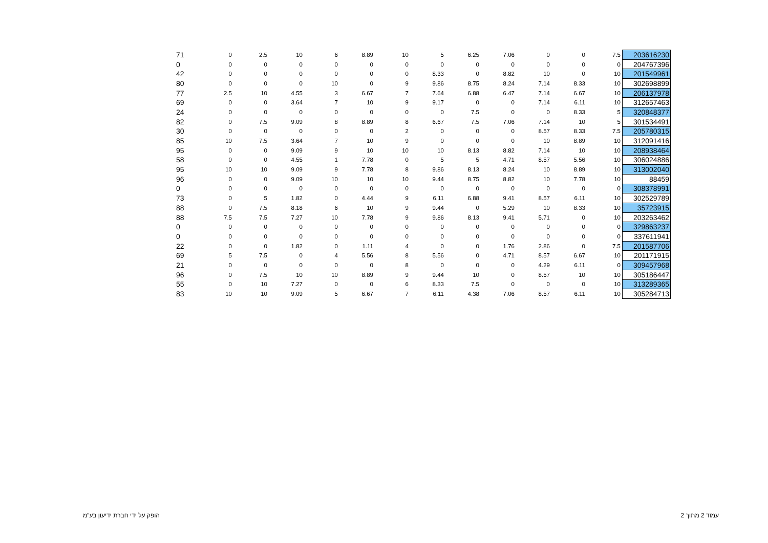| 71 | 0 | 2.5 | 10 | 6 | 8.89 | 10 | 5 | 6.25 | 7.06 | 0 | 0 | 7.5 | 203616230 |
| 0 | 0 | 0 | 0 | 0 | 0 | 0 | 0 | 0 | 0 | 0 | 0 | 0 | 204767396 |
| 42 | 0 | 0 | 0 | 0 | 0 | 0 | 8.33 | 0 | 8.82 | 10 | 0 | 10 | 201549961 |
| 80 | 0 | 0 | 0 | 10 | 0 | 9 | 9.86 | 8.75 | 8.24 | 7.14 | 8.33 | 10 | 302698899 |
| 77 | 2.5 | 10 | 4.55 | 3 | 6.67 | 7 | 7.64 | 6.88 | 6.47 | 7.14 | 6.67 | 10 | 206137978 |
| 69 | 0 | 0 | 3.64 | 7 | 10 | 9 | 9.17 | 0 | 0 | 7.14 | 6.11 | 10 | 312657463 |
| 24 | 0 | 0 | 0 | 0 | 0 | 0 | 0 | 7.5 | 0 | 0 | 8.33 | 5 | 320848377 |
| 82 | 0 | 7.5 | 9.09 | 8 | 8.89 | 8 | 6.67 | 7.5 | 7.06 | 7.14 | 10 | 5 | 301534491 |
| 30 | 0 | 0 | 0 | 0 | 0 | 2 | 0 | 0 | 0 | 8.57 | 8.33 | 7.5 | 205780315 |
| 85 | 10 | 7.5 | 3.64 | 7 | 10 | 9 | 0 | 0 | 0 | 10 | 8.89 | 10 | 312091416 |
| 95 | 0 | 0 | 9.09 | 9 | 10 | 10 | 10 | 8.13 | 8.82 | 7.14 | 10 | 10 | 208938464 |
| 58 | 0 | 0 | 4.55 | 1 | 7.78 | 0 | 5 | 5 | 4.71 | 8.57 | 5.56 | 10 | 306024886 |
| 95 | 10 | 10 | 9.09 | 9 | 7.78 | 8 | 9.86 | 8.13 | 8.24 | 10 | 8.89 | 10 | 313002040 |
| 96 | 0 | 0 | 9.09 | 10 | 10 | 10 | 9.44 | 8.75 | 8.82 | 10 | 7.78 | 10 | 88459 |
| 0 | 0 | 0 | 0 | 0 | 0 | 0 | 0 | 0 | 0 | 0 | 0 | 0 | 308378991 |
| 73 | 0 | 5 | 1.82 | 0 | 4.44 | 9 | 6.11 | 6.88 | 9.41 | 8.57 | 6.11 | 10 | 302529789 |
| 88 | 0 | 7.5 | 8.18 | 6 | 10 | 9 | 9.44 | 0 | 5.29 | 10 | 8.33 | 10 | 35723915 |
| 88 | 7.5 | 7.5 | 7.27 | 10 | 7.78 | 9 | 9.86 | 8.13 | 9.41 | 5.71 | 0 | 10 | 203263462 |
| 0 | 0 | 0 | 0 | 0 | 0 | 0 | 0 | 0 | 0 | 0 | 0 | 0 | 329863237 |
| 0 | 0 | 0 | 0 | 0 | 0 | 0 | 0 | 0 | 0 | 0 | 0 | 0 | 337611941 |
| 22 | 0 | 0 | 1.82 | 0 | 1.11 | 4 | 0 | 0 | 1.76 | 2.86 | 0 | 7.5 | 201587706 |
| 69 | 5 | 7.5 | 0 | 4 | 5.56 | 8 | 5.56 | 0 | 4.71 | 8.57 | 6.67 | 10 | 201171915 |
| 21 | 0 | 0 | 0 | 0 | 0 | 8 | 0 | 0 | 0 | 4.29 | 6.11 | 0 | 309457968 |
| 96 | 0 | 7.5 | 10 | 10 | 8.89 | 9 | 9.44 | 10 | 0 | 8.57 | 10 | 10 | 305186447 |
| 55 | 0 | 10 | 7.27 | 0 | 0 | 6 | 8.33 | 7.5 | 0 | 0 | 0 | 10 | 313289365 |
| 83 | 10 | 10 | 9.09 | 5 | 6.67 | 7 | 6.11 | 4.38 | 7.06 | 8.57 | 6.11 | 10 | 305284713 |
הופק על ידי חברת ידיעון בע"מ עמוד 2 מתוך 2